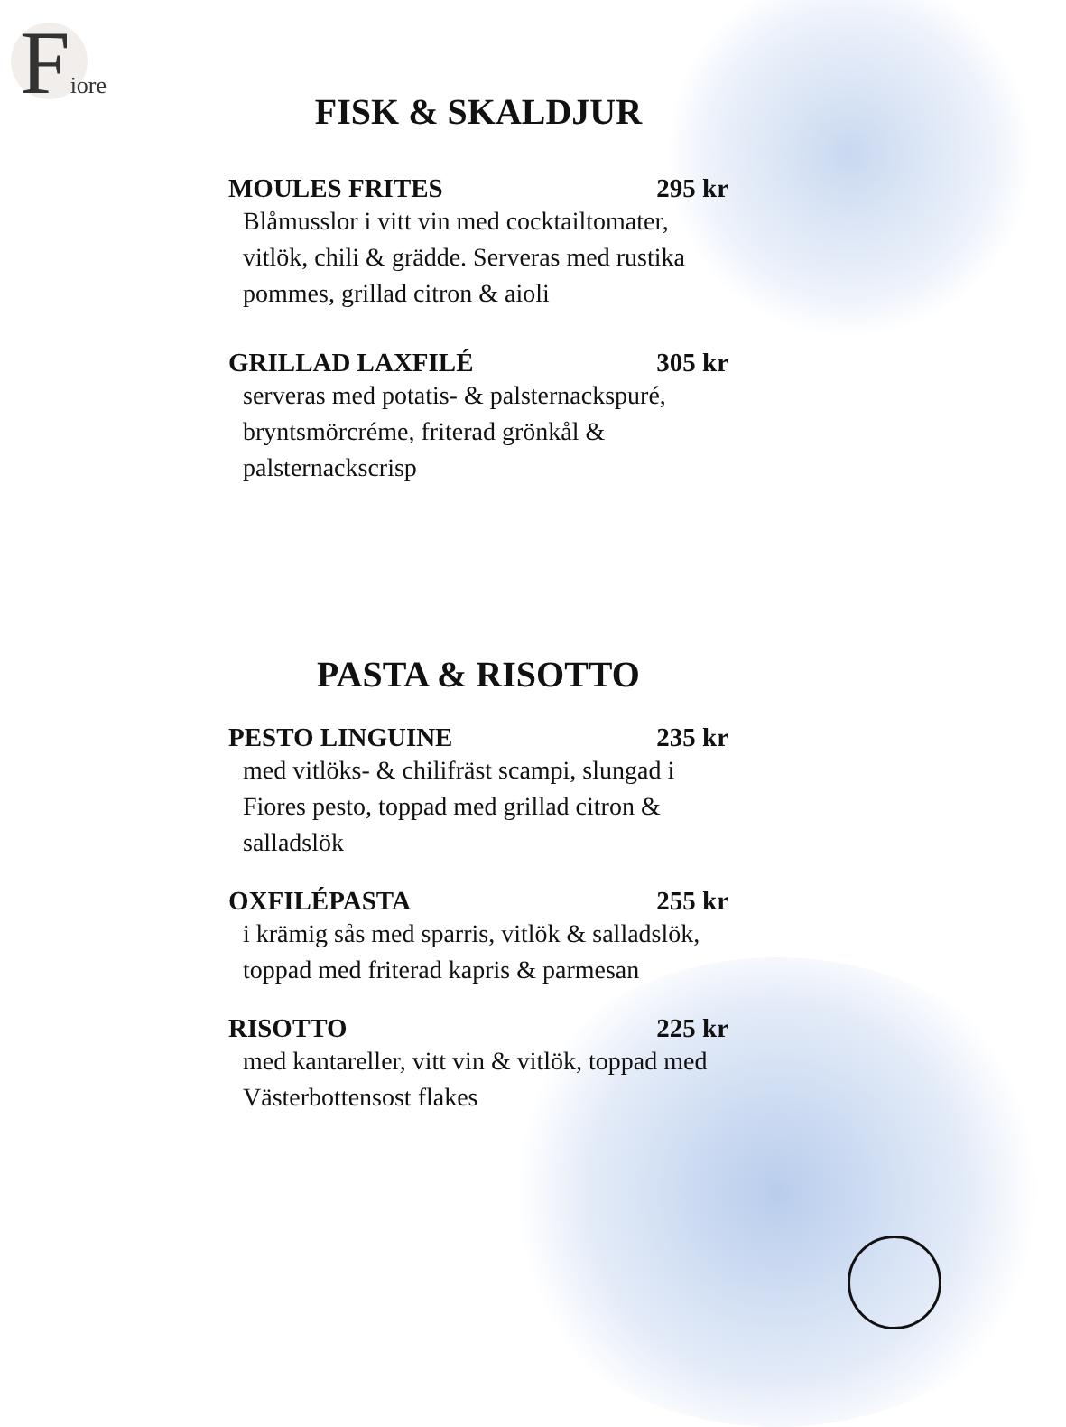Fiore
FISK & SKALDJUR
MOULES FRITES 295 kr
Blåmusslor i vitt vin med cocktailtomater, vitlök, chili & grädde. Serveras med rustika pommes, grillad citron & aioli
GRILLAD LAXFILÉ 305 kr
serveras med potatis- & palsternackspuré, bryntsmörcréme, friterad grönkål & palsternackscrisp
PASTA & RISOTTO
PESTO LINGUINE 235 kr
med vitlöks- & chilifräst scampi, slungad i Fiores pesto, toppad med grillad citron & salladslök
OXFILÉPASTA 255 kr
i krämig sås med sparris, vitlök & salladslök, toppad med friterad kapris & parmesan
RISOTTO 225 kr
med kantareller, vitt vin & vitlök, toppad med Västerbottensost flakes